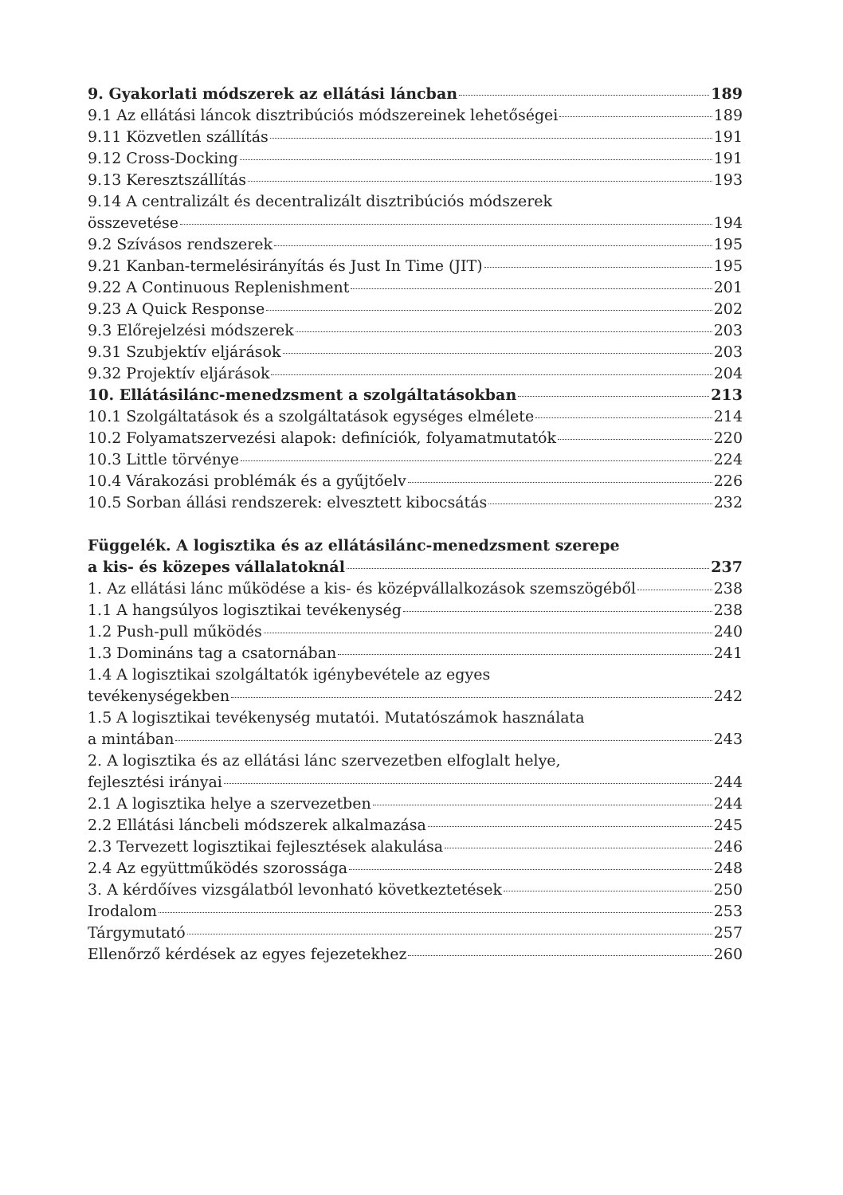9. Gyakorlati módszerek az ellátási láncban 189
9.1 Az ellátási láncok disztribúciós módszereinek lehetőségei 189
9.11 Közvetlen szállítás 191
9.12 Cross-Docking 191
9.13 Keresztszállítás 193
9.14 A centralizált és decentralizált disztribúciós módszerek
összevetése 194
9.2 Szívásos rendszerek 195
9.21 Kanban-termelésirányítás és Just In Time (JIT) 195
9.22 A Continuous Replenishment 201
9.23 A Quick Response 202
9.3 Előrejelzési módszerek 203
9.31 Szubjektív eljárások 203
9.32 Projektív eljárások 204
10. Ellátásilánc-menedzsment a szolgáltatásokban 213
10.1 Szolgáltatások és a szolgáltatások egységes elmélete 214
10.2 Folyamatszervezési alapok: definíciók, folyamatmutatók 220
10.3 Little törvénye 224
10.4 Várakozási problémák és a gyűjtőelv 226
10.5 Sorban állási rendszerek: elvesztett kibocsátás 232
Függelék. A logisztika és az ellátásilánc-menedzsment szerepe
a kis- és közepes vállalatoknál 237
1. Az ellátási lánc működése a kis- és középvállalkozások szemszögéből 238
1.1 A hangsúlyos logisztikai tevékenység 238
1.2 Push-pull működés 240
1.3 Domináns tag a csatornában 241
1.4 A logisztikai szolgáltatók igénybevétele az egyes
tevékenységekben 242
1.5 A logisztikai tevékenység mutatói. Mutatószámok használata
a mintában 243
2. A logisztika és az ellátási lánc szervezetben elfoglalt helye,
fejlesztési irányai 244
2.1 A logisztika helye a szervezetben 244
2.2 Ellátási láncbeli módszerek alkalmazása 245
2.3 Tervezett logisztikai fejlesztések alakulása 246
2.4 Az együttműködés szorossága 248
3. A kérdőíves vizsgálatból levonható következtetések 250
Irodalom 253
Tárgymutató 257
Ellenőrző kérdések az egyes fejezetekhez 260